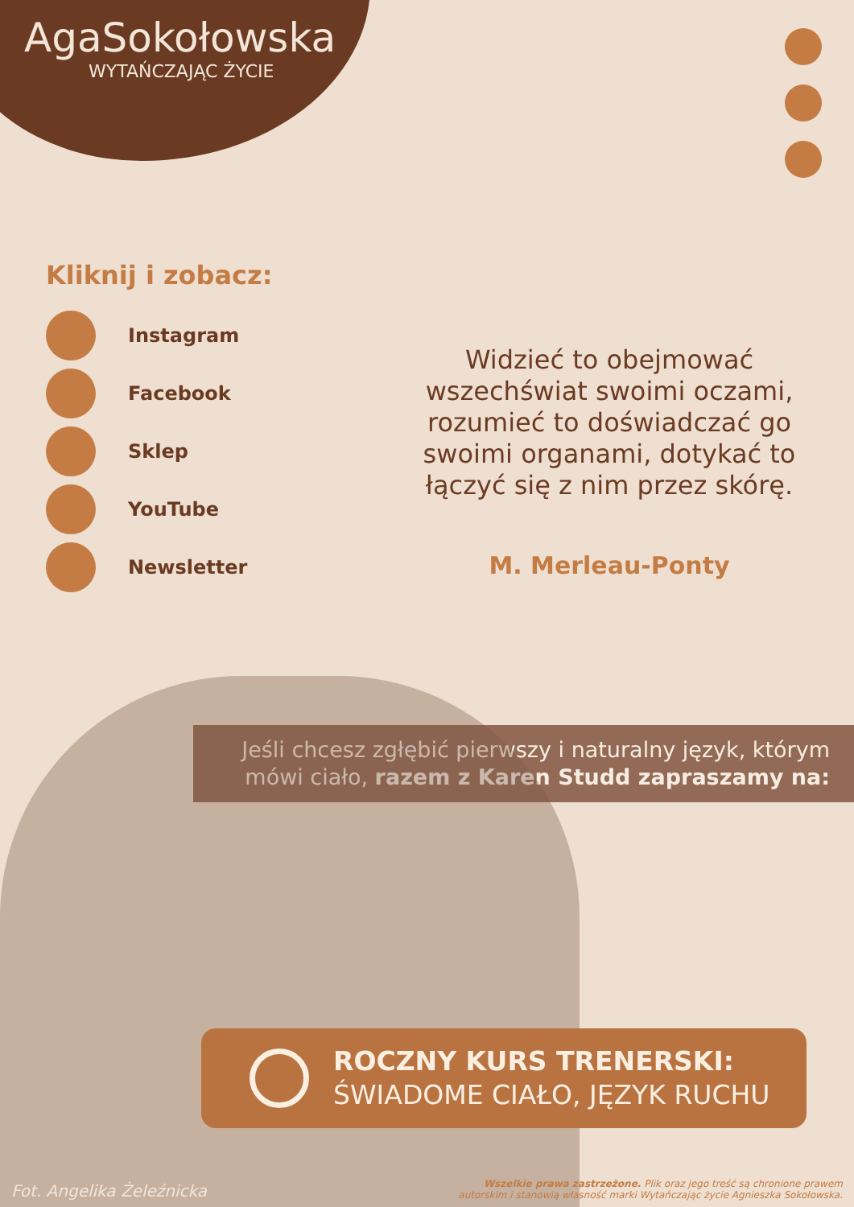AgaSokołowska
WYTAŃCZAJĄC ŻYCIE
Kliknij i zobacz:
Instagram
Facebook
Sklep
YouTube
Newsletter
Widzieć to obejmować wszechświat swoimi oczami, rozumieć to doświadczać go swoimi organami, dotykać to łączyć się z nim przez skórę.
M. Merleau-Ponty
Jeśli chcesz zgłębić pierwszy i naturalny język, którym mówi ciało, razem z Karen Studd zapraszamy na:
ROCZNY KURS TRENERSKI:
ŚWIADOME CIAŁO, JĘZYK RUCHU
Fot. Angelika Żeleźnicka
Wszelkie prawa zastrzeżone. Plik oraz jego treść są chronione prawem
autorskim i stanowią własność marki Wytańczając życie Agnieszka Sokołowska.